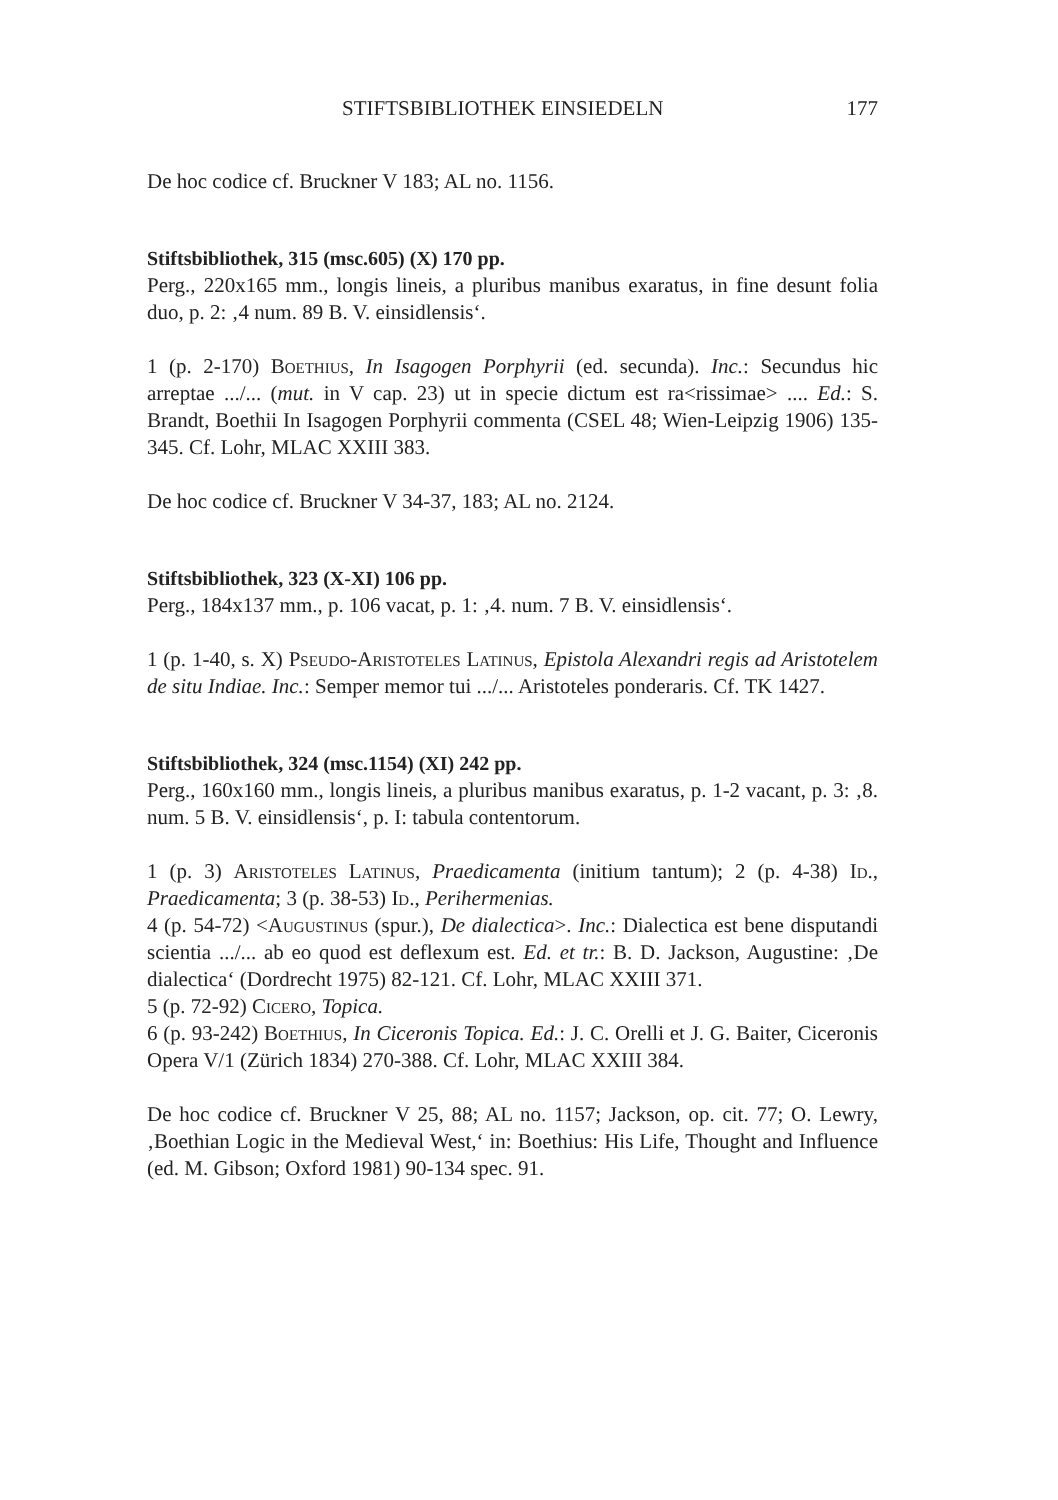STIFTSBIBLIOTHEK EINSIEDELN 177
De hoc codice cf. Bruckner V 183; AL no. 1156.
Stiftsbibliothek, 315 (msc.605) (X) 170 pp.
Perg., 220x165 mm., longis lineis, a pluribus manibus exaratus, in fine desunt folia duo, p. 2: ‚4 num. 89 B. V. einsidlensis‘.
1 (p. 2-170) Boethius, In Isagogen Porphyrii (ed. secunda). Inc.: Secundus hic arreptae .../... (mut. in V cap. 23) ut in specie dictum est ra<rissimae> .... Ed.: S. Brandt, Boethii In Isagogen Porphyrii commenta (CSEL 48; Wien-Leipzig 1906) 135-345. Cf. Lohr, MLAC XXIII 383.
De hoc codice cf. Bruckner V 34-37, 183; AL no. 2124.
Stiftsbibliothek, 323 (X-XI) 106 pp.
Perg., 184x137 mm., p. 106 vacat, p. 1: ‚4. num. 7 B. V. einsidlensis‘.
1 (p. 1-40, s. X) Pseudo-Aristoteles Latinus, Epistola Alexandri regis ad Aristotelem de situ Indiae. Inc.: Semper memor tui .../... Aristoteles ponderaris. Cf. TK 1427.
Stiftsbibliothek, 324 (msc.1154) (XI) 242 pp.
Perg., 160x160 mm., longis lineis, a pluribus manibus exaratus, p. 1-2 vacant, p. 3: ‚8. num. 5 B. V. einsidlensis‘, p. I: tabula contentorum.
1 (p. 3) Aristoteles Latinus, Praedicamenta (initium tantum); 2 (p. 4-38) Id., Praedicamenta; 3 (p. 38-53) Id., Perihermenias.
4 (p. 54-72) <Augustinus (spur.), De dialectica>. Inc.: Dialectica est bene disputandi scientia .../... ab eo quod est deflexum est. Ed. et tr.: B. D. Jackson, Augustine: ‚De dialectica‘ (Dordrecht 1975) 82-121. Cf. Lohr, MLAC XXIII 371.
5 (p. 72-92) Cicero, Topica.
6 (p. 93-242) Boethius, In Ciceronis Topica. Ed.: J. C. Orelli et J. G. Baiter, Ciceronis Opera V/1 (Zürich 1834) 270-388. Cf. Lohr, MLAC XXIII 384.
De hoc codice cf. Bruckner V 25, 88; AL no. 1157; Jackson, op. cit. 77; O. Lewry, ‚Boethian Logic in the Medieval West,‘ in: Boethius: His Life, Thought and Influence (ed. M. Gibson; Oxford 1981) 90-134 spec. 91.